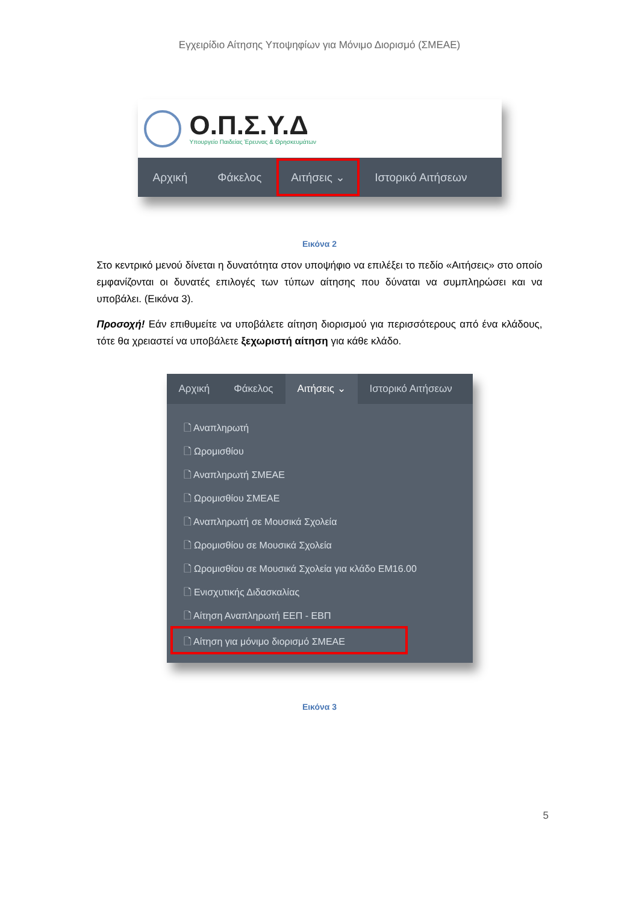Εγχειρίδιο Αίτησης Υποψηφίων για Μόνιμο Διορισμό (ΣΜΕΑΕ)
Ο.Π.Σ.Υ.Δ
Υπουργείο Παιδείας Έρευνας & Θρησκευμάτων
Αρχική Φάκελος Αιτήσεις ⌄ Ιστορικό Αιτήσεων
Εικόνα 2
Στο κεντρικό μενού δίνεται η δυνατότητα στον υποψήφιο να επιλέξει το πεδίο «Αιτήσεις» στο οποίο εμφανίζονται οι δυνατές επιλογές των τύπων αίτησης που δύναται να συμπληρώσει και να υποβάλει. (Εικόνα 3).
Προσοχή! Εάν επιθυμείτε να υποβάλετε αίτηση διορισμού για περισσότερους από ένα κλάδους, τότε θα χρειαστεί να υποβάλετε ξεχωριστή αίτηση για κάθε κλάδο.
Αρχική Φάκελος Αιτήσεις ⌄ Ιστορικό Αιτήσεων
🗋 Αναπληρωτή
🗋 Ωρομισθίου
🗋 Αναπληρωτή ΣΜΕΑΕ
🗋 Ωρομισθίου ΣΜΕΑΕ
🗋 Αναπληρωτή σε Μουσικά Σχολεία
🗋 Ωρομισθίου σε Μουσικά Σχολεία
🗋 Ωρομισθίου σε Μουσικά Σχολεία για κλάδο ΕΜ16.00
🗋 Ενισχυτικής Διδασκαλίας
🗋 Αίτηση Αναπληρωτή ΕΕΠ - ΕΒΠ
🗋 Αίτηση για μόνιμο διορισμό ΣΜΕΑΕ
Εικόνα 3
5